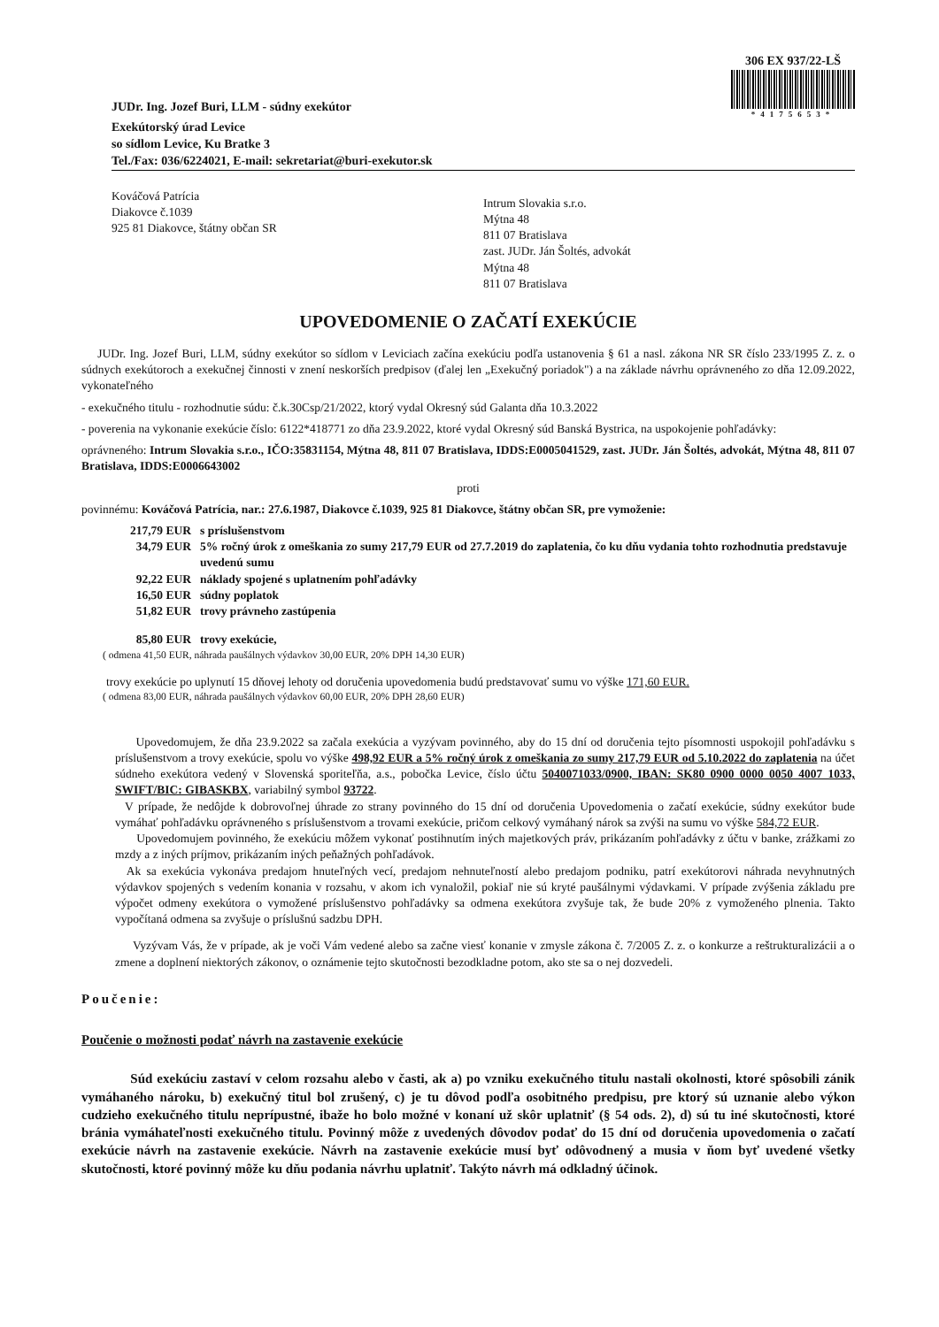JUDr. Ing. Jozef Buri, LLM - súdny exekútor
306 EX 937/22-LŠ
*4175653*
Exekútorský úrad Levice
so sídlom Levice, Ku Bratke 3
Tel./Fax: 036/6224021, E-mail: sekretariat@buri-exekutor.sk
Kováčová Patrícia
Diakovce č.1039
925 81 Diakovce, štátny občan SR
Intrum Slovakia s.r.o.
Mýtna 48
811 07 Bratislava
zast. JUDr. Ján Šoltés, advokát
Mýtna 48
811 07 Bratislava
UPOVEDOMENIE O ZAČATÍ EXEKÚCIE
JUDr. Ing. Jozef Buri, LLM, súdny exekútor so sídlom v Leviciach začína exekúciu podľa ustanovenia § 61 a nasl. zákona NR SR číslo 233/1995 Z. z. o súdnych exekútoroch a exekučnej činnosti v znení neskorších predpisov (ďalej len „Exekučný poriadok") a na základe návrhu oprávneného zo dňa 12.09.2022, vykonateľného
- exekučného titulu - rozhodnutie súdu: č.k.30Csp/21/2022, ktorý vydal Okresný súd Galanta dňa 10.3.2022
- poverenia na vykonanie exekúcie číslo: 6122*418771 zo dňa 23.9.2022, ktoré vydal Okresný súd Banská Bystrica, na uspokojenie pohľadávky:
oprávneného: Intrum Slovakia s.r.o., IČO:35831154, Mýtna 48, 811 07 Bratislava, IDDS:E0005041529, zast. JUDr. Ján Šoltés, advokát, Mýtna 48, 811 07 Bratislava, IDDS:E0006643002
proti
povinnému: Kováčová Patrícia, nar.: 27.6.1987, Diakovce č.1039, 925 81 Diakovce, štátny občan SR, pre vymoženie:
217,79 EUR s príslušenstvom
34,79 EUR 5% ročný úrok z omeškania zo sumy 217,79 EUR od 27.7.2019 do zaplatenia, čo ku dňu vydania tohto rozhodnutia predstavuje uvedenú sumu
92,22 EUR náklady spojené s uplatnením pohľadávky
16,50 EUR súdny poplatok
51,82 EUR trovy právneho zastúpenia
85,80 EUR trovy exekúcie,
( odmena 41,50 EUR, náhrada paušálnych výdavkov 30,00 EUR, 20% DPH 14,30 EUR)
trovy exekúcie po uplynutí 15 dňovej lehoty od doručenia upovedomenia budú predstavovať sumu vo výške 171,60 EUR.
( odmena 83,00 EUR, náhrada paušálnych výdavkov 60,00 EUR, 20% DPH 28,60 EUR)
Upovedomujem, že dňa 23.9.2022 sa začala exekúcia a vyzývam povinného, aby do 15 dní od doručenia tejto písomnosti uspokojil pohľadávku s príslušenstvom a trovy exekúcie, spolu vo výške 498,92 EUR a 5% ročný úrok z omeškania zo sumy 217,79 EUR od 5.10.2022 do zaplatenia na účet súdneho exekútora vedený v Slovenská sporiteľňa, a.s., pobočka Levice, číslo účtu 5040071033/0900, IBAN: SK80 0900 0000 0050 4007 1033, SWIFT/BIC: GIBASKBX, variabilný symbol 93722.
V prípade, že nedôjde k dobrovoľnej úhrade zo strany povinného do 15 dní od doručenia Upovedomenia o začatí exekúcie, súdny exekútor bude vymáhať pohľadávku oprávneného s príslušenstvom a trovami exekúcie, pričom celkový vymáhaný nárok sa zvýši na sumu vo výške 584,72 EUR.
Upovedomujem povinného, že exekúciu môžem vykonať postihnutím iných majetkových práv, prikázaním pohľadávky z účtu v banke, zrážkami zo mzdy a z iných príjmov, prikázaním iných peňažných pohľadávok.
Ak sa exekúcia vykonáva predajom hnuteľných vecí, predajom nehnuteľností alebo predajom podniku, patrí exekútorovi náhrada nevyhnutných výdavkov spojených s vedením konania v rozsahu, v akom ich vynaložil, pokiaľ nie sú kryté paušálnymi výdavkami. V prípade zvýšenia základu pre výpočet odmeny exekútora o vymožené príslušenstvo pohľadávky sa odmena exekútora zvyšuje tak, že bude 20% z vymoženého plnenia. Takto vypočítaná odmena sa zvyšuje o príslušnú sadzbu DPH.
Vyzývam Vás, že v prípade, ak je voči Vám vedené alebo sa začne viesť konanie v zmysle zákona č. 7/2005 Z. z. o konkurze a reštrukturalizácii a o zmene a doplnení niektorých zákonov, o oznámenie tejto skutočnosti bezodkladne potom, ako ste sa o nej dozvedeli.
Poučenie:
Poučenie o možnosti podať návrh na zastavenie exekúcie
Súd exekúciu zastaví v celom rozsahu alebo v časti, ak a) po vzniku exekučného titulu nastali okolnosti, ktoré spôsobili zánik vymáhaného nároku, b) exekučný titul bol zrušený, c) je tu dôvod podľa osobitného predpisu, pre ktorý sú uznanie alebo výkon cudzieho exekučného titulu neprípustné, ibaže ho bolo možné v konaní už skôr uplatniť (§ 54 ods. 2), d) sú tu iné skutočnosti, ktoré bránia vymáhateľnosti exekučného titulu. Povinný môže z uvedených dôvodov podať do 15 dní od doručenia upovedomenia o začatí exekúcie návrh na zastavenie exekúcie. Návrh na zastavenie exekúcie musí byť odôvodnený a musia v ňom byť uvedené všetky skutočnosti, ktoré povinný môže ku dňu podania návrhu uplatniť. Takýto návrh má odkladný účinok.